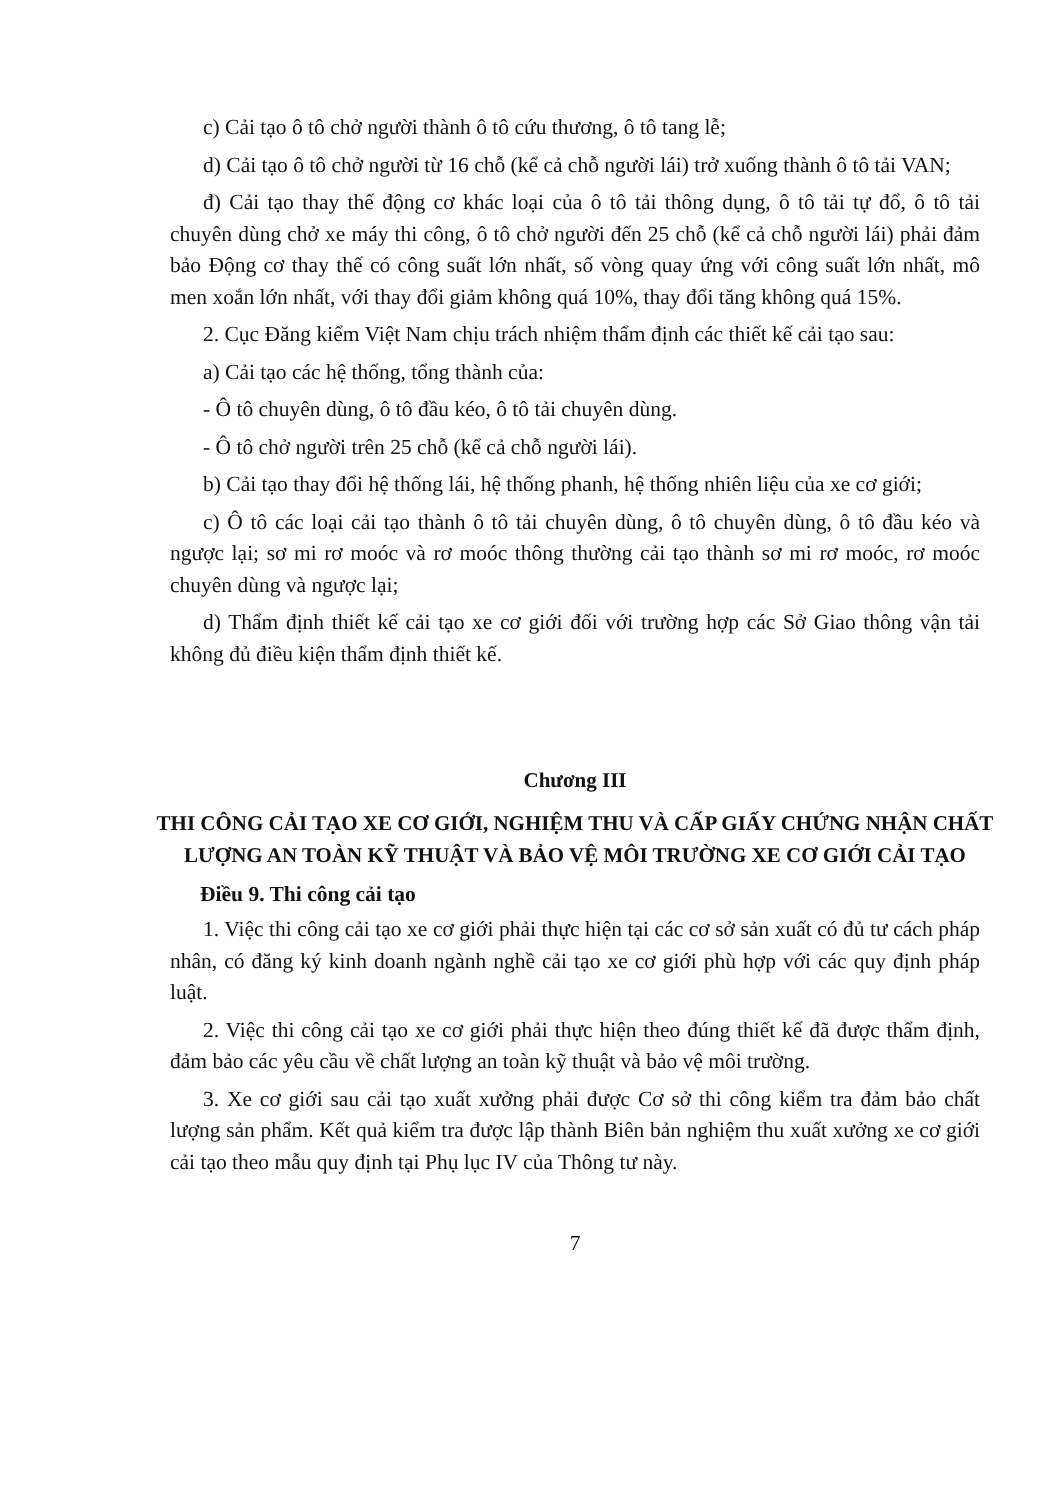c) Cải tạo ô tô chở người thành ô tô cứu thương, ô tô tang lễ;
d) Cải tạo ô tô chở người từ 16 chỗ (kể cả chỗ người lái) trở xuống thành ô tô tải VAN;
đ) Cải tạo thay thế động cơ khác loại của ô tô tải thông dụng, ô tô tải tự đổ, ô tô tải chuyên dùng chở xe máy thi công, ô tô chở người đến 25 chỗ (kể cả chỗ người lái) phải đảm bảo Động cơ thay thế có công suất lớn nhất, số vòng quay ứng với công suất lớn nhất, mô men xoắn lớn nhất, với thay đổi giảm không quá 10%, thay đổi tăng không quá 15%.
2. Cục Đăng kiểm Việt Nam chịu trách nhiệm thẩm định các thiết kế cải tạo sau:
a) Cải tạo các hệ thống, tổng thành của:
- Ô tô chuyên dùng, ô tô đầu kéo, ô tô tải chuyên dùng.
- Ô tô chở người trên 25 chỗ (kể cả chỗ người lái).
b) Cải tạo thay đổi hệ thống lái, hệ thống phanh, hệ thống nhiên liệu của xe cơ giới;
c) Ô tô các loại cải tạo thành ô tô tải chuyên dùng, ô tô chuyên dùng, ô tô đầu kéo và ngược lại; sơ mi rơ moóc và rơ moóc thông thường cải tạo thành sơ mi rơ moóc, rơ moóc chuyên dùng và ngược lại;
d) Thẩm định thiết kế cải tạo xe cơ giới đối với trường hợp các Sở Giao thông vận tải không đủ điều kiện thẩm định thiết kế.
Chương III
THI CÔNG CẢI TẠO XE CƠ GIỚI, NGHIỆM THU VÀ CẤP GIẤY CHỨNG NHẬN CHẤT LƯỢNG AN TOÀN KỸ THUẬT VÀ BẢO VỆ MÔI TRƯỜNG XE CƠ GIỚI CẢI TẠO
Điều 9. Thi công cải tạo
1. Việc thi công cải tạo xe cơ giới phải thực hiện tại các cơ sở sản xuất có đủ tư cách pháp nhân, có đăng ký kinh doanh ngành nghề cải tạo xe cơ giới phù hợp với các quy định pháp luật.
2. Việc thi công cải tạo xe cơ giới phải thực hiện theo đúng thiết kế đã được thẩm định, đảm bảo các yêu cầu về chất lượng an toàn kỹ thuật và bảo vệ môi trường.
3. Xe cơ giới sau cải tạo xuất xưởng phải được Cơ sở thi công kiểm tra đảm bảo chất lượng sản phẩm. Kết quả kiểm tra được lập thành Biên bản nghiệm thu xuất xưởng xe cơ giới cải tạo theo mẫu quy định tại Phụ lục IV của Thông tư này.
7